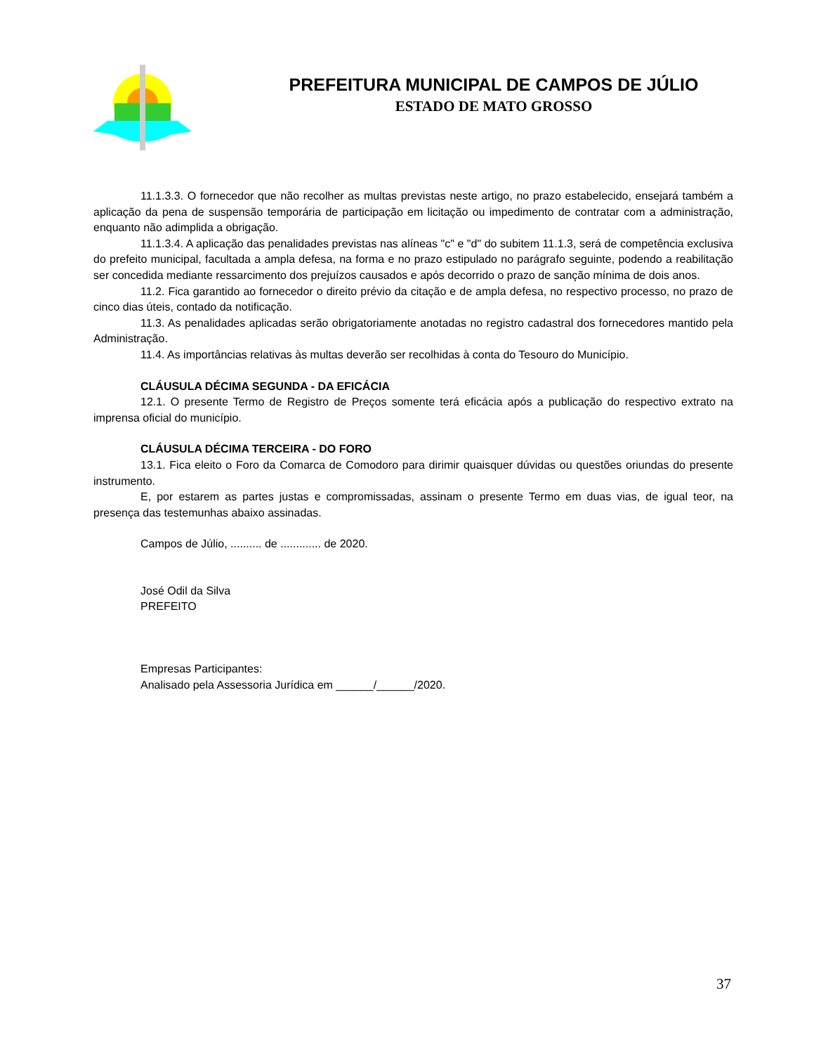PREFEITURA MUNICIPAL DE CAMPOS DE JÚLIO
ESTADO DE MATO GROSSO
11.1.3.3. O fornecedor que não recolher as multas previstas neste artigo, no prazo estabelecido, ensejará também a aplicação da pena de suspensão temporária de participação em licitação ou impedimento de contratar com a administração, enquanto não adimplida a obrigação.
11.1.3.4. A aplicação das penalidades previstas nas alíneas "c" e "d" do subitem 11.1.3, será de competência exclusiva do prefeito municipal, facultada a ampla defesa, na forma e no prazo estipulado no parágrafo seguinte, podendo a reabilitação ser concedida mediante ressarcimento dos prejuízos causados e após decorrido o prazo de sanção mínima de dois anos.
11.2. Fica garantido ao fornecedor o direito prévio da citação e de ampla defesa, no respectivo processo, no prazo de cinco dias úteis, contado da notificação.
11.3. As penalidades aplicadas serão obrigatoriamente anotadas no registro cadastral dos fornecedores mantido pela Administração.
11.4. As importâncias relativas às multas deverão ser recolhidas à conta do Tesouro do Município.
CLÁUSULA DÉCIMA SEGUNDA - DA EFICÁCIA
12.1. O presente Termo de Registro de Preços somente terá eficácia após a publicação do respectivo extrato na imprensa oficial do município.
CLÁUSULA DÉCIMA TERCEIRA - DO FORO
13.1. Fica eleito o Foro da Comarca de Comodoro para dirimir quaisquer dúvidas ou questões oriundas do presente instrumento.
E, por estarem as partes justas e compromissadas, assinam o presente Termo em duas vias, de igual teor, na presença das testemunhas abaixo assinadas.
Campos de Júlio, .......... de ............. de 2020.
José Odil da Silva
PREFEITO
Empresas Participantes:
Analisado pela Assessoria Jurídica em ______/______/2020.
37